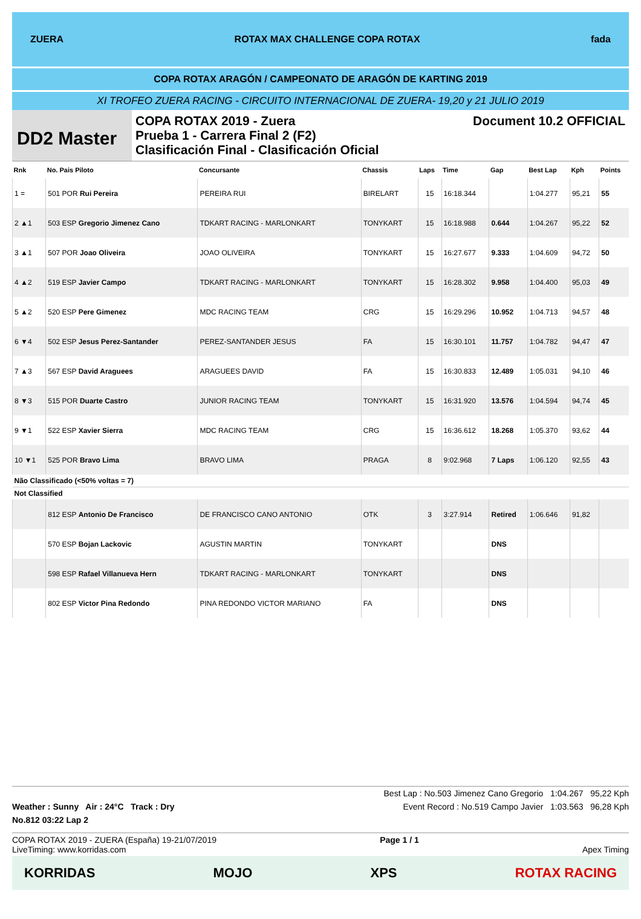ZUERA ROTAX MAX CHALLENGE COPA ROTAX fada
COPA ROTAX ARAGÓN / CAMPEONATO DE ARAGÓN DE KARTING 2019
XI TROFEO ZUERA RACING - CIRCUITO INTERNACIONAL DE ZUERA- 19,20 y 21 JULIO 2019
DD2 Master
COPA ROTAX 2019 - Zuera Document 10.2 OFFICIAL
Prueba 1 - Carrera Final 2 (F2)
Clasificación Final - Clasificación Oficial
| Rnk | No. Pais Piloto | Concursante | Chassis | Laps | Time | Gap | Best Lap | Kph | Points |
| --- | --- | --- | --- | --- | --- | --- | --- | --- | --- |
| 1 = | 501 POR Rui Pereira | PEREIRA RUI | BIRELART | 15 | 16:18.344 | | 1:04.277 | 95,21 | 55 |
| 2 ▲1 | 503 ESP Gregorio Jimenez Cano | TDKART RACING - MARLONKART | TONYKART | 15 | 16:18.988 | 0.644 | 1:04.267 | 95,22 | 52 |
| 3 ▲1 | 507 POR Joao Oliveira | JOAO OLIVEIRA | TONYKART | 15 | 16:27.677 | 9.333 | 1:04.609 | 94,72 | 50 |
| 4 ▲2 | 519 ESP Javier Campo | TDKART RACING - MARLONKART | TONYKART | 15 | 16:28.302 | 9.958 | 1:04.400 | 95,03 | 49 |
| 5 ▲2 | 520 ESP Pere Gimenez | MDC RACING TEAM | CRG | 15 | 16:29.296 | 10.952 | 1:04.713 | 94,57 | 48 |
| 6 ▼4 | 502 ESP Jesus Perez-Santander | PEREZ-SANTANDER JESUS | FA | 15 | 16:30.101 | 11.757 | 1:04.782 | 94,47 | 47 |
| 7 ▲3 | 567 ESP David Araguees | ARAGUEES DAVID | FA | 15 | 16:30.833 | 12.489 | 1:05.031 | 94,10 | 46 |
| 8 ▼3 | 515 POR Duarte Castro | JUNIOR RACING TEAM | TONYKART | 15 | 16:31.920 | 13.576 | 1:04.594 | 94,74 | 45 |
| 9 ▼1 | 522 ESP Xavier Sierra | MDC RACING TEAM | CRG | 15 | 16:36.612 | 18.268 | 1:05.370 | 93,62 | 44 |
| 10 ▼1 | 525 POR Bravo Lima | BRAVO LIMA | PRAGA | 8 | 9:02.968 | 7 Laps | 1:06.120 | 92,55 | 43 |
| Não Classificado (<50% voltas = 7) | | | | | | | | | |
| Not Classified | | | | | | | | | |
| | 812 ESP Antonio De Francisco | DE FRANCISCO CANO ANTONIO | OTK | 3 | 3:27.914 | Retired | 1:06.646 | 91,82 | |
| | 570 ESP Bojan Lackovic | AGUSTIN MARTIN | TONYKART | | | DNS | | | |
| | 598 ESP Rafael Villanueva Hern | TDKART RACING - MARLONKART | TONYKART | | | DNS | | | |
| | 802 ESP Victor Pina Redondo | PINA REDONDO VICTOR MARIANO | FA | | | DNS | | | |
Best Lap : No.503 Jimenez Cano Gregorio 1:04.267 95,22 Kph
Weather : Sunny Air : 24°C Track : Dry Event Record : No.519 Campo Javier 1:03.563 96,28 Kph
No.812 03:22 Lap 2
COPA ROTAX 2019 - ZUERA (España) 19-21/07/2019
LiveTiming: www.korridas.com Page 1 / 1
Apex Timing
KORRIDAS MOJO XPS ROTAX RACING